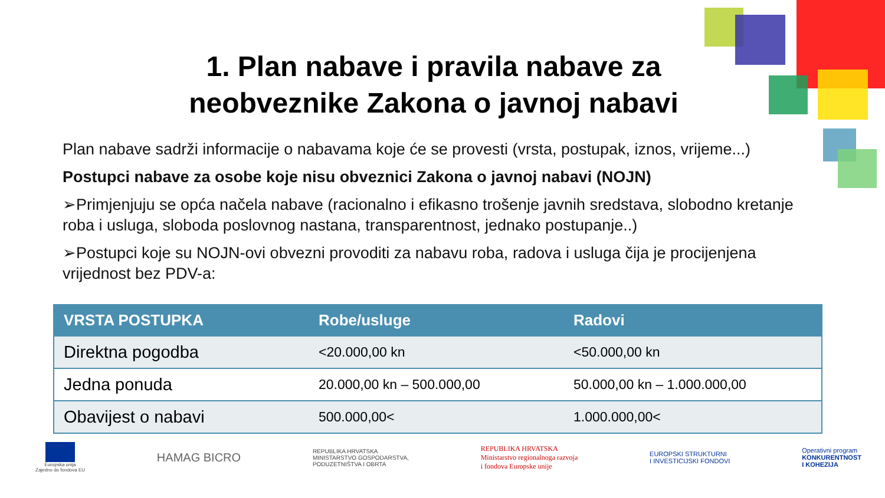1. Plan nabave i pravila nabave za
neobveznike Zakona o javnoj nabavi
Plan nabave sadrži informacije o nabavama koje će se provesti (vrsta, postupak, iznos, vrijeme...)
Postupci nabave za osobe koje nisu obveznici Zakona o javnoj nabavi (NOJN)
➢Primjenjuju se opća načela nabave (racionalno i efikasno trošenje javnih sredstava, slobodno kretanje roba i usluga, sloboda poslovnog nastana, transparentnost, jednako postupanje..)
➢Postupci koje su NOJN-ovi obvezni provoditi za nabavu roba, radova i usluga čija je procijenjena vrijednost bez PDV-a:
| VRSTA POSTUPKA | Robe/usluge | Radovi |
| --- | --- | --- |
| Direktna pogodba | <20.000,00 kn | <50.000,00 kn |
| Jedna ponuda | 20.000,00 kn – 500.000,00 | 50.000,00 kn – 1.000.000,00 |
| Obavijest o nabavi | 500.000,00< | 1.000.000,00< |
Europska unija
Zajedno do fondova EU
HAMAG BICRO
REPUBLIKA HRVATSKA
MINISTARSTVO GOSPODARSTVA,
PODUZETNIŠTVA I OBRTA
REPUBLIKA HRVATSKA
Ministarstvo regionalnoga razvoja
i fondova Europske unije
EUROPSKI STRUKTURNI
I INVESTICIJSKI FONDOVI
Operativni program
KONKURENTNOST
I KOHEZIJA